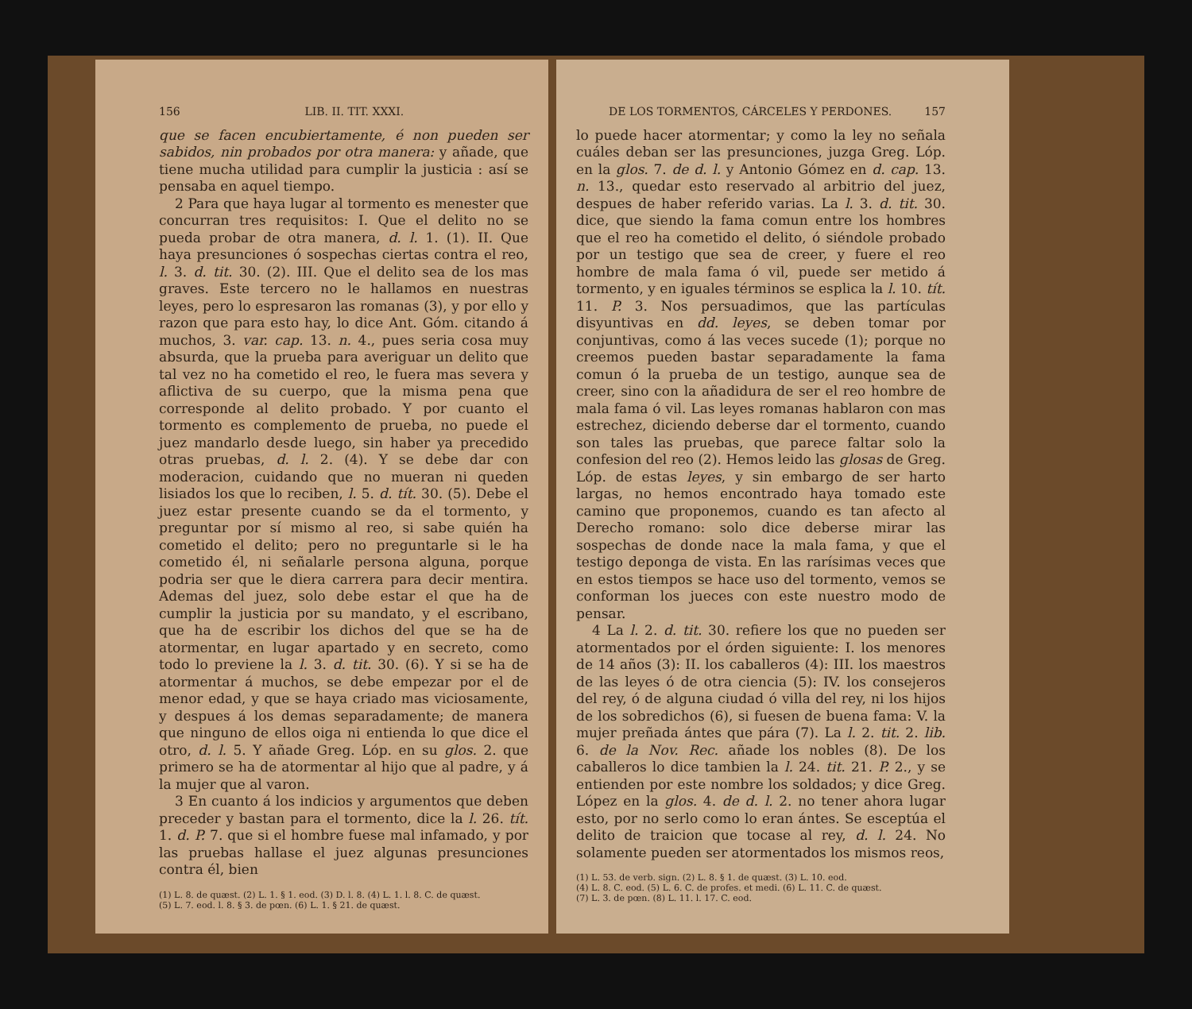156 LIB. II. TIT. XXXI.
que se facen encubiertamente, é non pueden ser sabidos, nin probados por otra manera: y añade, que tiene mucha utilidad para cumplir la justicia : así se pensaba en aquel tiempo.
2 Para que haya lugar al tormento es menester que concurran tres requisitos: I. Que el delito no se pueda probar de otra manera, d. l. 1. (1). II. Que haya presunciones ó sospechas ciertas contra el reo, l. 3. d. tit. 30. (2). III. Que el delito sea de los mas graves. Este tercero no le hallamos en nuestras leyes, pero lo espresaron las romanas (3), y por ello y razon que para esto hay, lo dice Ant. Góm. citando á muchos, 3. var. cap. 13. n. 4., pues seria cosa muy absurda, que la prueba para averiguar un delito que tal vez no ha cometido el reo, le fuera mas severa y aflictiva de su cuerpo, que la misma pena que corresponde al delito probado. Y por cuanto el tormento es complemento de prueba, no puede el juez mandarlo desde luego, sin haber ya precedido otras pruebas, d. l. 2. (4). Y se debe dar con moderacion, cuidando que no mueran ni queden lisiados los que lo reciben, l. 5. d. tít. 30. (5). Debe el juez estar presente cuando se da el tormento, y preguntar por sí mismo al reo, si sabe quién ha cometido el delito; pero no preguntarle si le ha cometido él, ni señalarle persona alguna, porque podria ser que le diera carrera para decir mentira. Ademas del juez, solo debe estar el que ha de cumplir la justicia por su mandato, y el escribano, que ha de escribir los dichos del que se ha de atormentar, en lugar apartado y en secreto, como todo lo previene la l. 3. d. tit. 30. (6). Y si se ha de atormentar á muchos, se debe empezar por el de menor edad, y que se haya criado mas viciosamente, y despues á los demas separadamente; de manera que ninguno de ellos oiga ni entienda lo que dice el otro, d. l. 5. Y añade Greg. Lóp. en su glos. 2. que primero se ha de atormentar al hijo que al padre, y á la mujer que al varon.
3 En cuanto á los indicios y argumentos que deben preceder y bastan para el tormento, dice la l. 26. tít. 1. d. P. 7. que si el hombre fuese mal infamado, y por las pruebas hallase el juez algunas presunciones contra él, bien
(1) L. 8. de quæst. (2) L. 1. § 1. eod. (3) D. l. 8. (4) L. 1. l. 8. C. de quæst.
(5) L. 7. eod. l. 8. § 3. de pœn. (6) L. 1. § 21. de quæst.
DE LOS TORMENTOS, CÁRCELES Y PERDONES. 157
lo puede hacer atormentar; y como la ley no señala cuáles deban ser las presunciones, juzga Greg. Lóp. en la glos. 7. de d. l. y Antonio Gómez en d. cap. 13. n. 13., quedar esto reservado al arbitrio del juez, despues de haber referido varias. La l. 3. d. tit. 30. dice, que siendo la fama comun entre los hombres que el reo ha cometido el delito, ó siéndole probado por un testigo que sea de creer, y fuere el reo hombre de mala fama ó vil, puede ser metido á tormento, y en iguales términos se esplica la l. 10. tít. 11. P. 3. Nos persuadimos, que las partículas disyuntivas en dd. leyes, se deben tomar por conjuntivas, como á las veces sucede (1); porque no creemos pueden bastar separadamente la fama comun ó la prueba de un testigo, aunque sea de creer, sino con la añadidura de ser el reo hombre de mala fama ó vil. Las leyes romanas hablaron con mas estrechez, diciendo deberse dar el tormento, cuando son tales las pruebas, que parece faltar solo la confesion del reo (2). Hemos leido las glosas de Greg. Lóp. de estas leyes, y sin embargo de ser harto largas, no hemos encontrado haya tomado este camino que proponemos, cuando es tan afecto al Derecho romano: solo dice deberse mirar las sospechas de donde nace la mala fama, y que el testigo deponga de vista. En las rarísimas veces que en estos tiempos se hace uso del tormento, vemos se conforman los jueces con este nuestro modo de pensar.
4 La l. 2. d. tit. 30. refiere los que no pueden ser atormentados por el órden siguiente: I. los menores de 14 años (3): II. los caballeros (4): III. los maestros de las leyes ó de otra ciencia (5): IV. los consejeros del rey, ó de alguna ciudad ó villa del rey, ni los hijos de los sobredichos (6), si fuesen de buena fama: V. la mujer preñada ántes que pára (7). La l. 2. tit. 2. lib. 6. de la Nov. Rec. añade los nobles (8). De los caballeros lo dice tambien la l. 24. tit. 21. P. 2., y se entienden por este nombre los soldados; y dice Greg. López en la glos. 4. de d. l. 2. no tener ahora lugar esto, por no serlo como lo eran ántes. Se esceptúa el delito de traicion que tocase al rey, d. l. 24. No solamente pueden ser atormentados los mismos reos,
(1) L. 53. de verb. sign. (2) L. 8. § 1. de quæst. (3) L. 10. eod.
(4) L. 8. C. eod. (5) L. 6. C. de profes. et medi. (6) L. 11. C. de quæst.
(7) L. 3. de pœn. (8) L. 11. l. 17. C. eod.